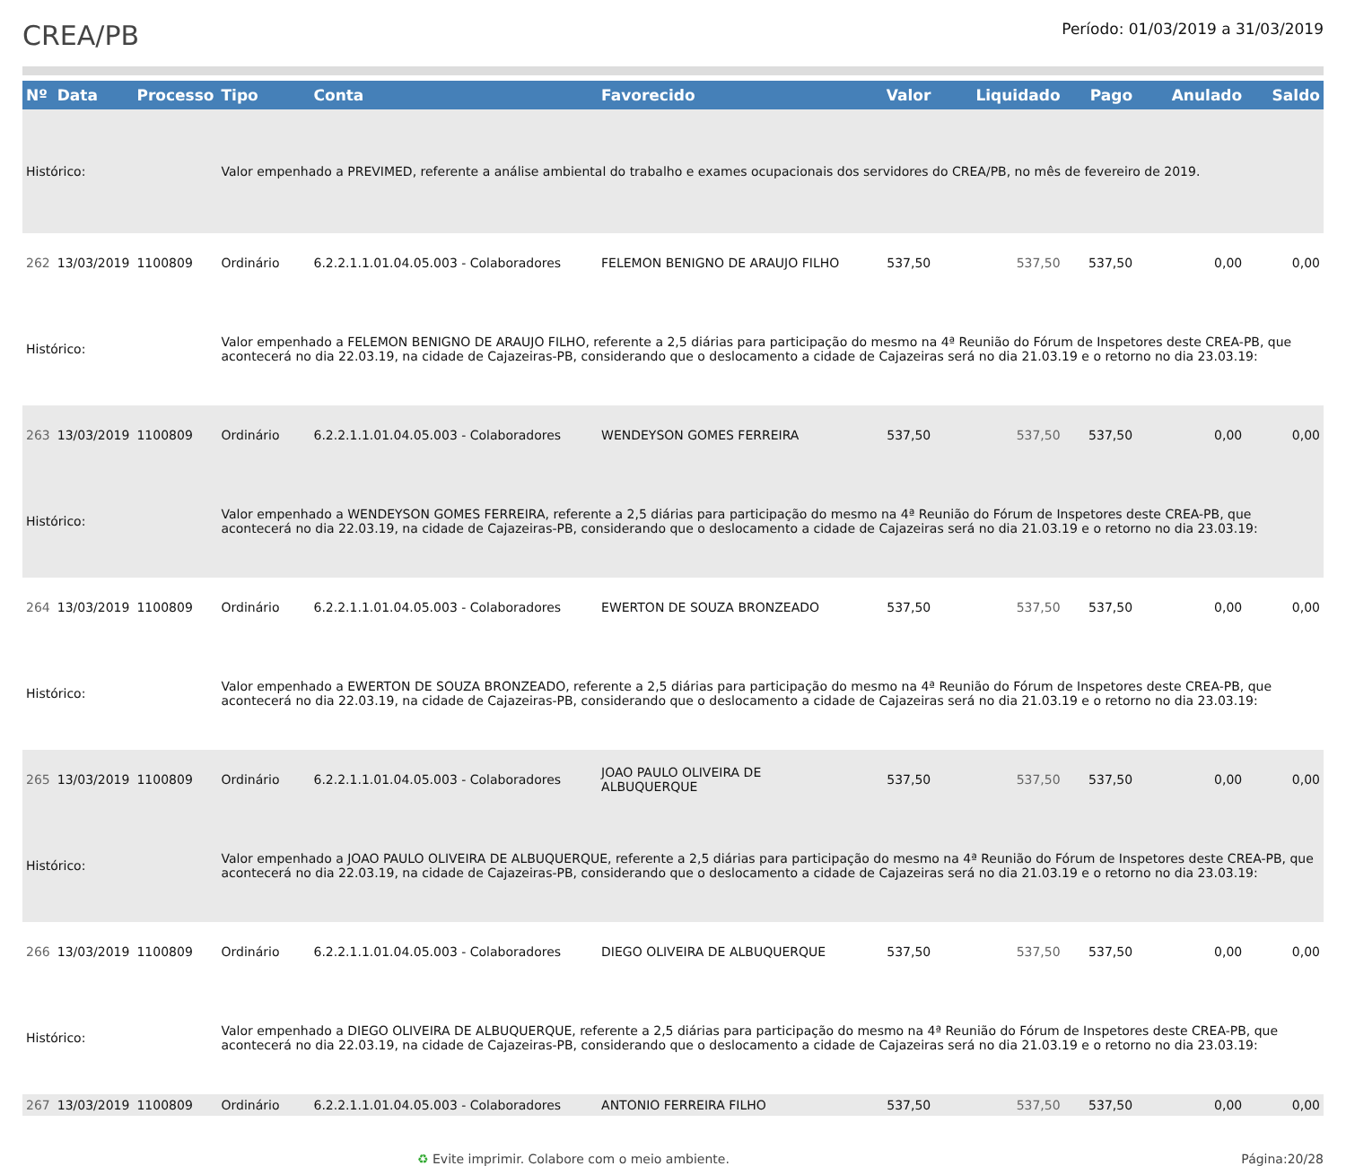CREA/PB
Período: 01/03/2019 a 31/03/2019
| Nº | Data | Processo | Tipo | Conta | Favorecido | Valor | Liquidado | Pago | Anulado | Saldo |
| --- | --- | --- | --- | --- | --- | --- | --- | --- | --- | --- |
| Histórico: | | | Valor empenhado a PREVIMED, referente a análise ambiental do trabalho e exames ocupacionais dos servidores do CREA/PB, no mês de fevereiro de 2019. | | | | | | | |
| 262 | 13/03/2019 | 1100809 | Ordinário | 6.2.2.1.1.01.04.05.003 - Colaboradores | FELEMON BENIGNO DE ARAUJO FILHO | 537,50 | 537,50 | 537,50 | 0,00 | 0,00 |
| Histórico: | | | Valor empenhado a FELEMON BENIGNO DE ARAUJO FILHO, referente a 2,5 diárias para participação do mesmo na 4ª Reunião do Fórum de Inspetores deste CREA-PB, que acontecerá no dia 22.03.19, na cidade de Cajazeiras-PB, considerando que o deslocamento a cidade de Cajazeiras será no dia 21.03.19 e o retorno no dia 23.03.19: | | | | | | | |
| 263 | 13/03/2019 | 1100809 | Ordinário | 6.2.2.1.1.01.04.05.003 - Colaboradores | WENDEYSON GOMES FERREIRA | 537,50 | 537,50 | 537,50 | 0,00 | 0,00 |
| Histórico: | | | Valor empenhado a WENDEYSON GOMES FERREIRA, referente a 2,5 diárias para participação do mesmo na 4ª Reunião do Fórum de Inspetores deste CREA-PB, que acontecerá no dia 22.03.19, na cidade de Cajazeiras-PB, considerando que o deslocamento a cidade de Cajazeiras será no dia 21.03.19 e o retorno no dia 23.03.19: | | | | | | | |
| 264 | 13/03/2019 | 1100809 | Ordinário | 6.2.2.1.1.01.04.05.003 - Colaboradores | EWERTON DE SOUZA BRONZEADO | 537,50 | 537,50 | 537,50 | 0,00 | 0,00 |
| Histórico: | | | Valor empenhado a EWERTON DE SOUZA BRONZEADO, referente a 2,5 diárias para participação do mesmo na 4ª Reunião do Fórum de Inspetores deste CREA-PB, que acontecerá no dia 22.03.19, na cidade de Cajazeiras-PB, considerando que o deslocamento a cidade de Cajazeiras será no dia 21.03.19 e o retorno no dia 23.03.19: | | | | | | | |
| 265 | 13/03/2019 | 1100809 | Ordinário | 6.2.2.1.1.01.04.05.003 - Colaboradores | JOAO PAULO OLIVEIRA DE ALBUQUERQUE | 537,50 | 537,50 | 537,50 | 0,00 | 0,00 |
| Histórico: | | | Valor empenhado a JOAO PAULO OLIVEIRA DE ALBUQUERQUE, referente a 2,5 diárias para participação do mesmo na 4ª Reunião do Fórum de Inspetores deste CREA-PB, que acontecerá no dia 22.03.19, na cidade de Cajazeiras-PB, considerando que o deslocamento a cidade de Cajazeiras será no dia 21.03.19 e o retorno no dia 23.03.19: | | | | | | | |
| 266 | 13/03/2019 | 1100809 | Ordinário | 6.2.2.1.1.01.04.05.003 - Colaboradores | DIEGO OLIVEIRA DE ALBUQUERQUE | 537,50 | 537,50 | 537,50 | 0,00 | 0,00 |
| Histórico: | | | Valor empenhado a DIEGO OLIVEIRA DE ALBUQUERQUE, referente a 2,5 diárias para participação do mesmo na 4ª Reunião do Fórum de Inspetores deste CREA-PB, que acontecerá no dia 22.03.19, na cidade de Cajazeiras-PB, considerando que o deslocamento a cidade de Cajazeiras será no dia 21.03.19 e o retorno no dia 23.03.19: | | | | | | | |
| 267 | 13/03/2019 | 1100809 | Ordinário | 6.2.2.1.1.01.04.05.003 - Colaboradores | ANTONIO FERREIRA FILHO | 537,50 | 537,50 | 537,50 | 0,00 | 0,00 |
♻ Evite imprimir. Colabore com o meio ambiente. Página:20/28